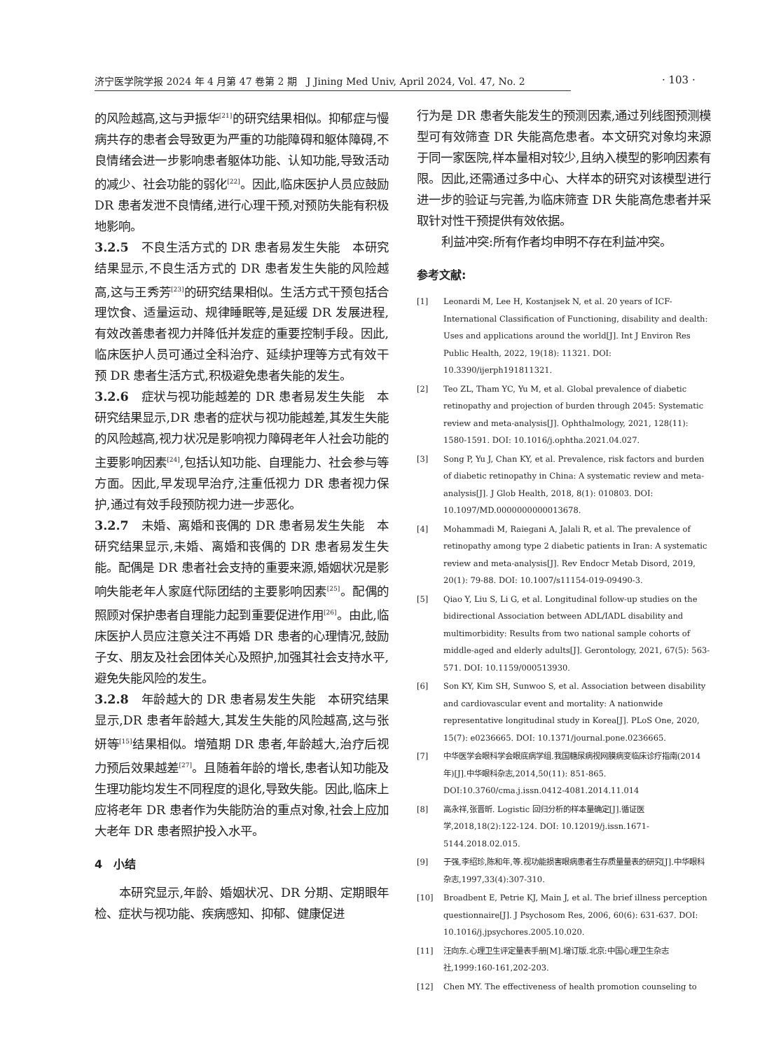· 103 ·
济宁医学院学报 2024 年 4 月第 47 卷第 2 期　J Jining Med Univ, April 2024, Vol. 47, No. 2
的风险越高,这与尹振华<sup>[21]</sup>的研究结果相似。抑郁症与慢病共存的患者会导致更为严重的功能障碍和躯体障碍,不良情绪会进一步影响患者躯体功能、认知功能,导致活动的减少、社会功能的弱化<sup>[22]</sup>。因此,临床医护人员应鼓励 DR 患者发泄不良情绪,进行心理干预,对预防失能有积极地影响。
3.2.5　不良生活方式的 DR 患者易发生失能　本研究结果显示,不良生活方式的 DR 患者发生失能的风险越高,这与王秀芳<sup>[23]</sup>的研究结果相似。生活方式干预包括合理饮食、适量运动、规律睡眠等,是延缓 DR 发展进程,有效改善患者视力并降低并发症的重要控制手段。因此,临床医护人员可通过全科治疗、延续护理等方式有效干预 DR 患者生活方式,积极避免患者失能的发生。
3.2.6　症状与视功能越差的 DR 患者易发生失能　本研究结果显示,DR 患者的症状与视功能越差,其发生失能的风险越高,视力状况是影响视力障碍老年人社会功能的主要影响因素<sup>[24]</sup>,包括认知功能、自理能力、社会参与等方面。因此,早发现早治疗,注重低视力 DR 患者视力保护,通过有效手段预防视力进一步恶化。
3.2.7　未婚、离婚和丧偶的 DR 患者易发生失能　本研究结果显示,未婚、离婚和丧偶的 DR 患者易发生失能。配偶是 DR 患者社会支持的重要来源,婚姻状况是影响失能老年人家庭代际团结的主要影响因素<sup>[25]</sup>。配偶的照顾对保护患者自理能力起到重要促进作用<sup>[26]</sup>。由此,临床医护人员应注意关注不再婚 DR 患者的心理情况,鼓励子女、朋友及社会团体关心及照护,加强其社会支持水平,避免失能风险的发生。
3.2.8　年龄越大的 DR 患者易发生失能　本研究结果显示,DR 患者年龄越大,其发生失能的风险越高,这与张妍等<sup>[15]</sup>结果相似。增殖期 DR 患者,年龄越大,治疗后视力预后效果越差<sup>[27]</sup>。且随着年龄的增长,患者认知功能及生理功能均发生不同程度的退化,导致失能。因此,临床上应将老年 DR 患者作为失能防治的重点对象,社会上应加大老年 DR 患者照护投入水平。
4　小结
本研究显示,年龄、婚姻状况、DR 分期、定期眼年检、症状与视功能、疾病感知、抑郁、健康促进
行为是 DR 患者失能发生的预测因素,通过列线图预测模型可有效筛查 DR 失能高危患者。本文研究对象均来源于同一家医院,样本量相对较少,且纳入模型的影响因素有限。因此,还需通过多中心、大样本的研究对该模型进行进一步的验证与完善,为临床筛查 DR 失能高危患者并采取针对性干预提供有效依据。
利益冲突:所有作者均申明不存在利益冲突。
参考文献:
[1] Leonardi M, Lee H, Kostanjsek N, et al. 20 years of ICF-International Classification of Functioning, disability and dealth: Uses and applications around the world[J]. Int J Environ Res Public Health, 2022, 19(18): 11321. DOI: 10.3390/ijerph191811321.
[2] Teo ZL, Tham YC, Yu M, et al. Global prevalence of diabetic retinopathy and projection of burden through 2045: Systematic review and meta-analysis[J]. Ophthalmology, 2021, 128(11): 1580-1591. DOI: 10.1016/j.ophtha.2021.04.027.
[3] Song P, Yu J, Chan KY, et al. Prevalence, risk factors and burden of diabetic retinopathy in China: A systematic review and meta-analysis[J]. J Glob Health, 2018, 8(1): 010803. DOI: 10.1097/MD.0000000000013678.
[4] Mohammadi M, Raiegani A, Jalali R, et al. The prevalence of retinopathy among type 2 diabetic patients in Iran: A systematic review and meta-analysis[J]. Rev Endocr Metab Disord, 2019, 20(1): 79-88. DOI: 10.1007/s11154-019-09490-3.
[5] Qiao Y, Liu S, Li G, et al. Longitudinal follow-up studies on the bidirectional Association between ADL/IADL disability and multimorbidity: Results from two national sample cohorts of middle-aged and elderly adults[J]. Gerontology, 2021, 67(5): 563-571. DOI: 10.1159/000513930.
[6] Son KY, Kim SH, Sunwoo S, et al. Association between disability and cardiovascular event and mortality: A nationwide representative longitudinal study in Korea[J]. PLoS One, 2020, 15(7): e0236665. DOI: 10.1371/journal.pone.0236665.
[7] 中华医学会眼科学会眼底病学组.我国糖尿病视网膜病变临床诊疗指南(2014 年)[J].中华眼科杂志,2014,50(11): 851-865. DOI:10.3760/cma.j.issn.0412-4081.2014.11.014
[8] 高永祥,张晋昕. Logistic 回归分析的样本量确定[J].循证医学,2018,18(2):122-124. DOI: 10.12019/j.issn.1671-5144.2018.02.015.
[9] 于强,李绍珍,陈和年,等.视功能损害眼病患者生存质量量表的研究[J].中华眼科杂志,1997,33(4):307-310.
[10] Broadbent E, Petrie KJ, Main J, et al. The brief illness perception questionnaire[J]. J Psychosom Res, 2006, 60(6): 631-637. DOI: 10.1016/j.jpsychores.2005.10.020.
[11] 汪向东.心理卫生评定量表手册[M].增订版.北京:中国心理卫生杂志社,1999:160-161,202-203.
[12] Chen MY. The effectiveness of health promotion counseling to